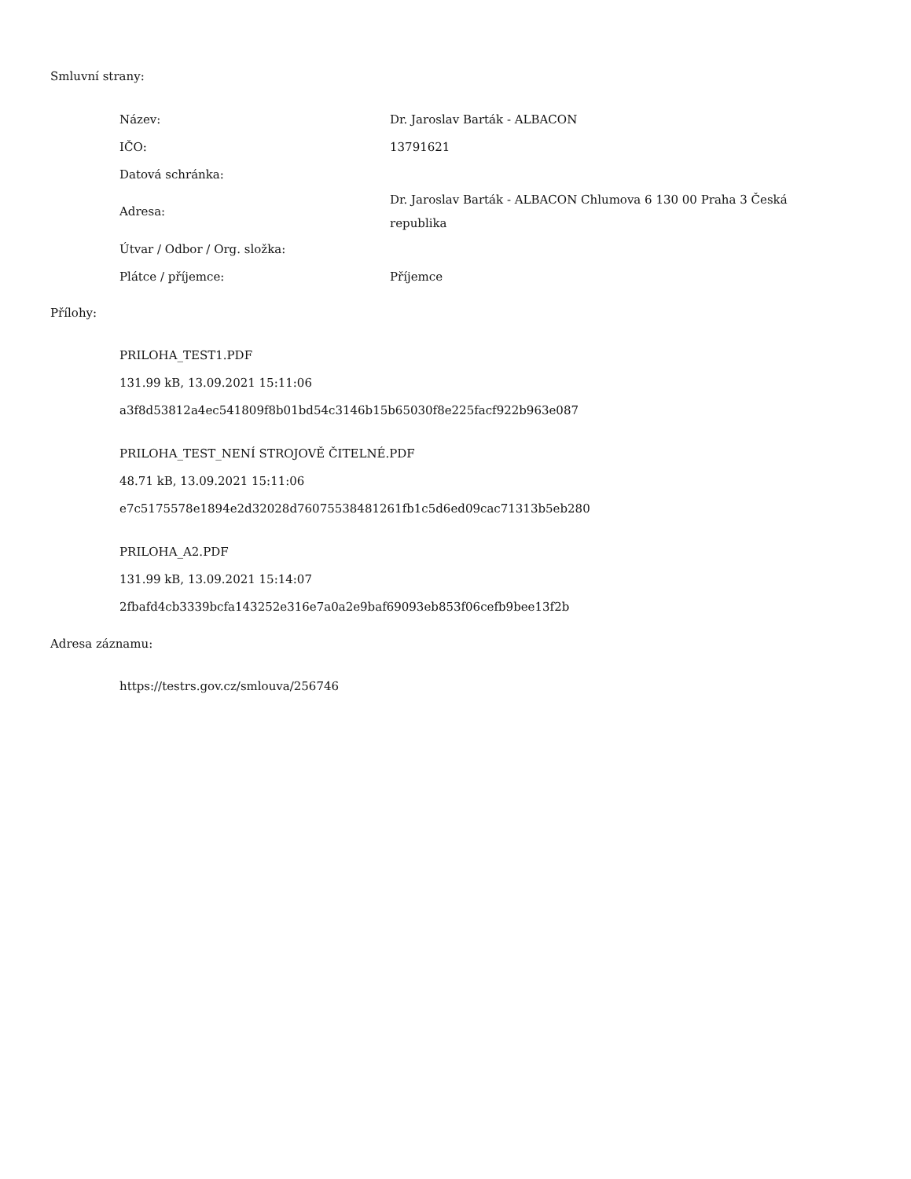Smluvní strany:
| Název: | Dr. Jaroslav Barták - ALBACON |
| IČO: | 13791621 |
| Datová schránka: | |
| Adresa: | Dr. Jaroslav Barták - ALBACON Chlumova 6 130 00 Praha 3 Česká republika |
| Útvar / Odbor / Org. složka: | |
| Plátce / příjemce: | Příjemce |
Přílohy:
PRILOHA_TEST1.PDF
131.99 kB, 13.09.2021 15:11:06
a3f8d53812a4ec541809f8b01bd54c3146b15b65030f8e225facf922b963e087
PRILOHA_TEST_NENÍ STROJOVĚ ČITELNÉ.PDF
48.71 kB, 13.09.2021 15:11:06
e7c5175578e1894e2d32028d76075538481261fb1c5d6ed09cac71313b5eb280
PRILOHA_A2.PDF
131.99 kB, 13.09.2021 15:14:07
2fbafd4cb3339bcfa143252e316e7a0a2e9baf69093eb853f06cefb9bee13f2b
Adresa záznamu:
https://testrs.gov.cz/smlouva/256746